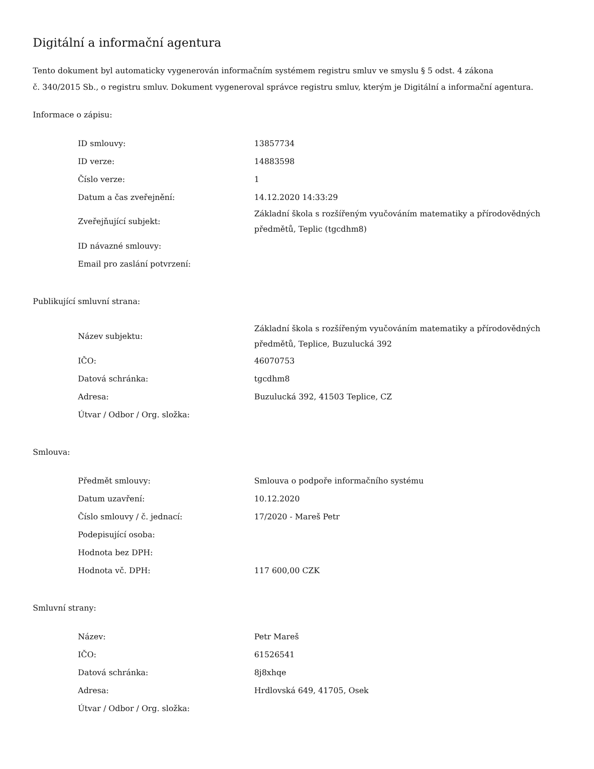Digitální a informační agentura
Tento dokument byl automaticky vygenerován informačním systémem registru smluv ve smyslu § 5 odst. 4 zákona
č. 340/2015 Sb., o registru smluv. Dokument vygeneroval správce registru smluv, kterým je Digitální a informační agentura.
Informace o zápisu:
| ID smlouvy: | 13857734 |
| ID verze: | 14883598 |
| Číslo verze: | 1 |
| Datum a čas zveřejnění: | 14.12.2020 14:33:29 |
| Zveřejňující subjekt: | Základní škola s rozšířeným vyučováním matematiky a přírodovědných předmětů, Teplic (tgcdhm8) |
| ID návazné smlouvy: | |
| Email pro zaslání potvrzení: | |
Publikující smluvní strana:
| Název subjektu: | Základní škola s rozšířeným vyučováním matematiky a přírodovědných předmětů, Teplice, Buzulucká 392 |
| IČO: | 46070753 |
| Datová schránka: | tgcdhm8 |
| Adresa: | Buzulucká 392, 41503 Teplice, CZ |
| Útvar / Odbor / Org. složka: | |
Smlouva:
| Předmět smlouvy: | Smlouva o podpoře informačního systému |
| Datum uzavření: | 10.12.2020 |
| Číslo smlouvy / č. jednací: | 17/2020 - Mareš Petr |
| Podepisující osoba: | |
| Hodnota bez DPH: | |
| Hodnota vč. DPH: | 117 600,00 CZK |
Smluvní strany:
| Název: | Petr Mareš |
| IČO: | 61526541 |
| Datová schránka: | 8j8xhqe |
| Adresa: | Hrdlovská 649, 41705, Osek |
| Útvar / Odbor / Org. složka: | |